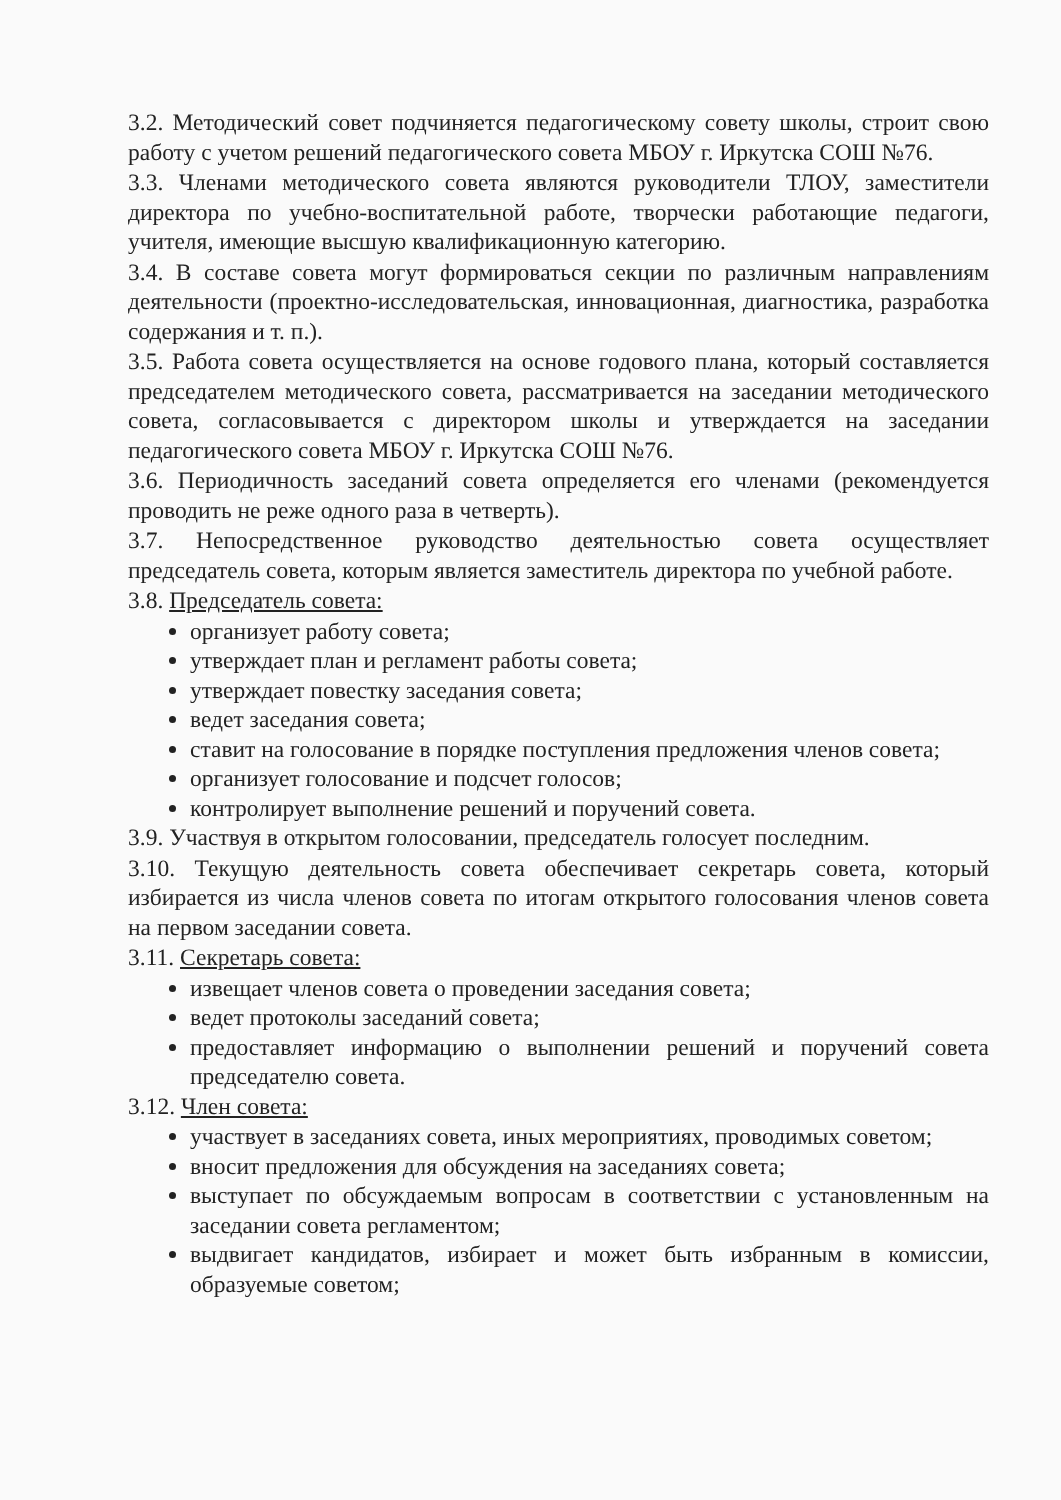3.2. Методический совет подчиняется педагогическому совету школы, строит свою работу с учетом решений педагогического совета МБОУ г. Иркутска СОШ №76.
3.3. Членами методического совета являются руководители ТЛОУ, заместители директора по учебно-воспитательной работе, творчески работающие педагоги, учителя, имеющие высшую квалификационную категорию.
3.4. В составе совета могут формироваться секции по различным направлениям деятельности (проектно-исследовательская, инновационная, диагностика, разработка содержания и т. п.).
3.5. Работа совета осуществляется на основе годового плана, который составляется председателем методического совета, рассматривается на заседании методического совета, согласовывается с директором школы и утверждается на заседании педагогического совета МБОУ г. Иркутска СОШ №76.
3.6. Периодичность заседаний совета определяется его членами (рекомендуется проводить не реже одного раза в четверть).
3.7. Непосредственное руководство деятельностью совета осуществляет председатель совета, которым является заместитель директора по учебной работе.
3.8. Председатель совета:
организует работу совета;
утверждает план и регламент работы совета;
утверждает повестку заседания совета;
ведет заседания совета;
ставит на голосование в порядке поступления предложения членов совета;
организует голосование и подсчет голосов;
контролирует выполнение решений и поручений совета.
3.9. Участвуя в открытом голосовании, председатель голосует последним.
3.10. Текущую деятельность совета обеспечивает секретарь совета, который избирается из числа членов совета по итогам открытого голосования членов совета на первом заседании совета.
3.11. Секретарь совета:
извещает членов совета о проведении заседания совета;
ведет протоколы заседаний совета;
предоставляет информацию о выполнении решений и поручений совета председателю совета.
3.12. Член совета:
участвует в заседаниях совета, иных мероприятиях, проводимых советом;
вносит предложения для обсуждения на заседаниях совета;
выступает по обсуждаемым вопросам в соответствии с установленным на заседании совета регламентом;
выдвигает кандидатов, избирает и может быть избранным в комиссии, образуемые советом;